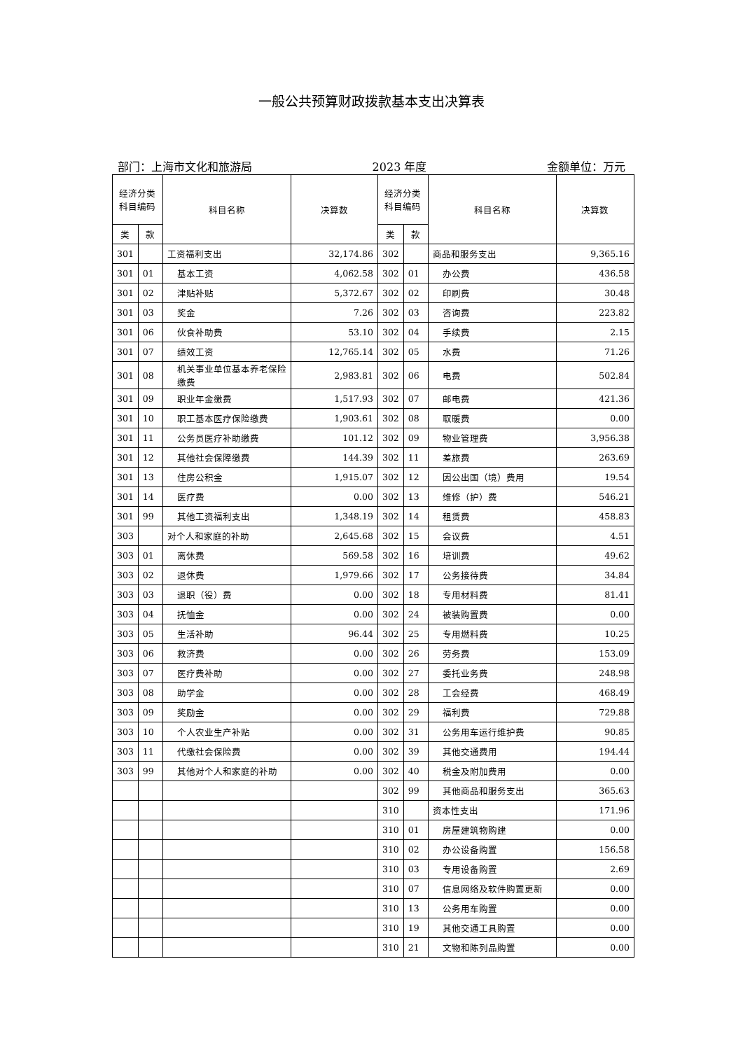一般公共预算财政拨款基本支出决算表
部门：上海市文化和旅游局 2023 年度 金额单位：万元
| 经济分类 科目编码 | | 科目名称 | 决算数 | 经济分类 科目编码 | | 科目名称 | 决算数 |
| --- | --- | --- | --- | --- | --- | --- | --- |
| 类 | 款 | | | 类 | 款 | | |
| 301 | | 工资福利支出 | 32,174.86 | 302 | | 商品和服务支出 | 9,365.16 |
| 301 | 01 | 基本工资 | 4,062.58 | 302 | 01 | 办公费 | 436.58 |
| 301 | 02 | 津贴补贴 | 5,372.67 | 302 | 02 | 印刷费 | 30.48 |
| 301 | 03 | 奖金 | 7.26 | 302 | 03 | 咨询费 | 223.82 |
| 301 | 06 | 伙食补助费 | 53.10 | 302 | 04 | 手续费 | 2.15 |
| 301 | 07 | 绩效工资 | 12,765.14 | 302 | 05 | 水费 | 71.26 |
| 301 | 08 | 机关事业单位基本养老保险缴费 | 2,983.81 | 302 | 06 | 电费 | 502.84 |
| 301 | 09 | 职业年金缴费 | 1,517.93 | 302 | 07 | 邮电费 | 421.36 |
| 301 | 10 | 职工基本医疗保险缴费 | 1,903.61 | 302 | 08 | 取暖费 | 0.00 |
| 301 | 11 | 公务员医疗补助缴费 | 101.12 | 302 | 09 | 物业管理费 | 3,956.38 |
| 301 | 12 | 其他社会保障缴费 | 144.39 | 302 | 11 | 差旅费 | 263.69 |
| 301 | 13 | 住房公积金 | 1,915.07 | 302 | 12 | 因公出国（境）费用 | 19.54 |
| 301 | 14 | 医疗费 | 0.00 | 302 | 13 | 维修（护）费 | 546.21 |
| 301 | 99 | 其他工资福利支出 | 1,348.19 | 302 | 14 | 租赁费 | 458.83 |
| 303 | | 对个人和家庭的补助 | 2,645.68 | 302 | 15 | 会议费 | 4.51 |
| 303 | 01 | 离休费 | 569.58 | 302 | 16 | 培训费 | 49.62 |
| 303 | 02 | 退休费 | 1,979.66 | 302 | 17 | 公务接待费 | 34.84 |
| 303 | 03 | 退职（役）费 | 0.00 | 302 | 18 | 专用材料费 | 81.41 |
| 303 | 04 | 抚恤金 | 0.00 | 302 | 24 | 被装购置费 | 0.00 |
| 303 | 05 | 生活补助 | 96.44 | 302 | 25 | 专用燃料费 | 10.25 |
| 303 | 06 | 救济费 | 0.00 | 302 | 26 | 劳务费 | 153.09 |
| 303 | 07 | 医疗费补助 | 0.00 | 302 | 27 | 委托业务费 | 248.98 |
| 303 | 08 | 助学金 | 0.00 | 302 | 28 | 工会经费 | 468.49 |
| 303 | 09 | 奖励金 | 0.00 | 302 | 29 | 福利费 | 729.88 |
| 303 | 10 | 个人农业生产补贴 | 0.00 | 302 | 31 | 公务用车运行维护费 | 90.85 |
| 303 | 11 | 代缴社会保险费 | 0.00 | 302 | 39 | 其他交通费用 | 194.44 |
| 303 | 99 | 其他对个人和家庭的补助 | 0.00 | 302 | 40 | 税金及附加费用 | 0.00 |
| | | | | 302 | 99 | 其他商品和服务支出 | 365.63 |
| | | | | 310 | | 资本性支出 | 171.96 |
| | | | | 310 | 01 | 房屋建筑物购建 | 0.00 |
| | | | | 310 | 02 | 办公设备购置 | 156.58 |
| | | | | 310 | 03 | 专用设备购置 | 2.69 |
| | | | | 310 | 07 | 信息网络及软件购置更新 | 0.00 |
| | | | | 310 | 13 | 公务用车购置 | 0.00 |
| | | | | 310 | 19 | 其他交通工具购置 | 0.00 |
| | | | | 310 | 21 | 文物和陈列品购置 | 0.00 |